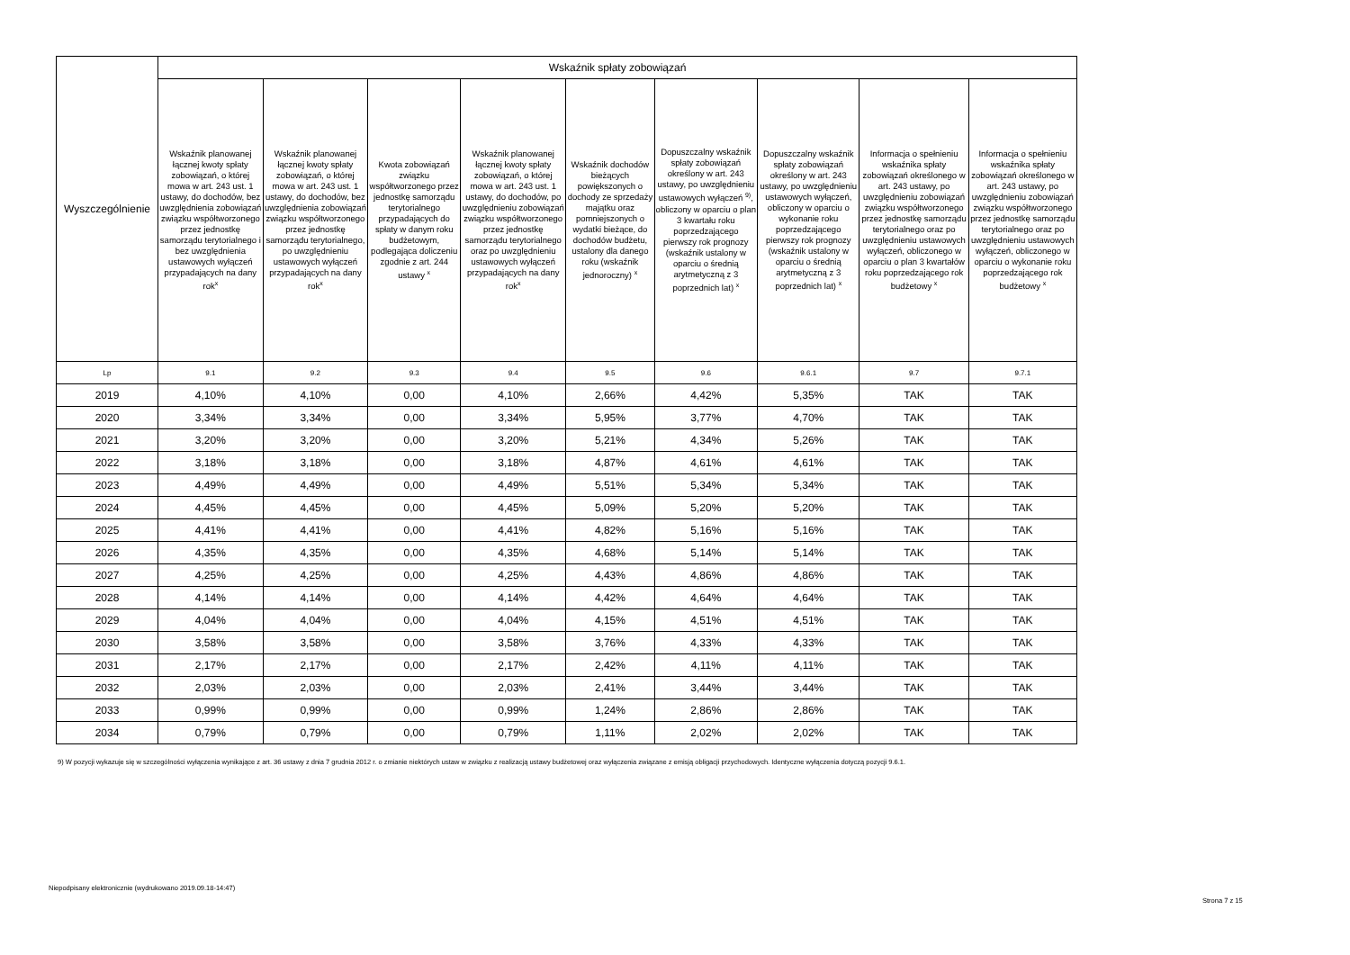| Wyszczególnienie | Wskaźnik spłaty zobowiązań | | | | | | | | |
| --- | --- | --- | --- | --- | --- | --- | --- | --- | --- |
| | Wskaźnik planowanej łącznej kwoty spłaty zobowiązań, o której mowa w art. 243 ust. 1 ustawy, do dochodów, bez uwzględnienia zobowiązań związku współtworzonego przez jednostkę samorządu terytorialnego i bez uwzględnienia ustawowych wyłączeń przypadających na dany rok<sup>x</sup> | Wskaźnik planowanej łącznej kwoty spłaty zobowiązań, o której mowa w art. 243 ust. 1 ustawy, do dochodów, bez uwzględnienia zobowiązań związku współtworzonego przez jednostkę samorządu terytorialnego, po uwzględnieniu ustawowych wyłączeń przypadających na dany rok<sup>x</sup> | Kwota zobowiązań związku współtworzonego przez jednostkę samorządu terytorialnego przypadających do spłaty w danym roku budżetowym, podlegająca doliczeniu zgodnie z art. 244 ustawy <sup>x</sup> | Wskaźnik planowanej łącznej kwoty spłaty zobowiązań, o której mowa w art. 243 ust. 1 ustawy, do dochodów, po uwzględnieniu zobowiązań związku współtworzonego przez jednostkę samorządu terytorialnego oraz po uwzględnieniu ustawowych wyłączeń przypadających na dany rok<sup>x</sup> | Wskaźnik dochodów bieżących powiększonych o dochody ze sprzedaży majątku oraz pomniejszonych o wydatki bieżące, do dochodów budżetu, ustalony dla danego roku (wskaźnik jednoroczny) <sup>x</sup> | Dopuszczalny wskaźnik spłaty zobowiązań określony w art. 243 ustawy, po uwzględnieniu ustawowych wyłączeń <sup>9)</sup>, obliczony w oparciu o plan 3 kwartału roku poprzedzającego pierwszy rok prognozy (wskaźnik ustalony w oparciu o średnią arytmetyczną z 3 poprzednich lat) <sup>x</sup> | Dopuszczalny wskaźnik spłaty zobowiązań określony w art. 243 ustawy, po uwzględnieniu ustawowych wyłączeń, obliczony w oparciu o wykonanie roku poprzedzającego pierwszy rok prognozy (wskaźnik ustalony w oparciu o średnią arytmetyczną z 3 poprzednich lat) <sup>x</sup> | Informacja o spełnieniu wskaźnika spłaty zobowiązań określonego w art. 243 ustawy, po uwzględnieniu zobowiązań związku współtworzonego przez jednostkę samorządu terytorialnego oraz po uwzględnieniu ustawowych wyłączeń, obliczonego w oparciu o plan 3 kwartałów roku poprzedzającego rok budżetowy <sup>x</sup> | Informacja o spełnieniu wskaźnika spłaty zobowiązań określonego w art. 243 ustawy, po uwzględnieniu zobowiązań związku współtworzonego przez jednostkę samorządu terytorialnego oraz po uwzględnieniu ustawowych wyłączeń, obliczonego w oparciu o wykonanie roku poprzedzającego rok budżetowy <sup>x</sup> |
| Lp | 9.1 | 9.2 | 9.3 | 9.4 | 9.5 | 9.6 | 9.6.1 | 9.7 | 9.7.1 |
| 2019 | 4,10% | 4,10% | 0,00 | 4,10% | 2,66% | 4,42% | 5,35% | TAK | TAK |
| 2020 | 3,34% | 3,34% | 0,00 | 3,34% | 5,95% | 3,77% | 4,70% | TAK | TAK |
| 2021 | 3,20% | 3,20% | 0,00 | 3,20% | 5,21% | 4,34% | 5,26% | TAK | TAK |
| 2022 | 3,18% | 3,18% | 0,00 | 3,18% | 4,87% | 4,61% | 4,61% | TAK | TAK |
| 2023 | 4,49% | 4,49% | 0,00 | 4,49% | 5,51% | 5,34% | 5,34% | TAK | TAK |
| 2024 | 4,45% | 4,45% | 0,00 | 4,45% | 5,09% | 5,20% | 5,20% | TAK | TAK |
| 2025 | 4,41% | 4,41% | 0,00 | 4,41% | 4,82% | 5,16% | 5,16% | TAK | TAK |
| 2026 | 4,35% | 4,35% | 0,00 | 4,35% | 4,68% | 5,14% | 5,14% | TAK | TAK |
| 2027 | 4,25% | 4,25% | 0,00 | 4,25% | 4,43% | 4,86% | 4,86% | TAK | TAK |
| 2028 | 4,14% | 4,14% | 0,00 | 4,14% | 4,42% | 4,64% | 4,64% | TAK | TAK |
| 2029 | 4,04% | 4,04% | 0,00 | 4,04% | 4,15% | 4,51% | 4,51% | TAK | TAK |
| 2030 | 3,58% | 3,58% | 0,00 | 3,58% | 3,76% | 4,33% | 4,33% | TAK | TAK |
| 2031 | 2,17% | 2,17% | 0,00 | 2,17% | 2,42% | 4,11% | 4,11% | TAK | TAK |
| 2032 | 2,03% | 2,03% | 0,00 | 2,03% | 2,41% | 3,44% | 3,44% | TAK | TAK |
| 2033 | 0,99% | 0,99% | 0,00 | 0,99% | 1,24% | 2,86% | 2,86% | TAK | TAK |
| 2034 | 0,79% | 0,79% | 0,00 | 0,79% | 1,11% | 2,02% | 2,02% | TAK | TAK |
9) W pozycji wykazuje się w szczególności wyłączenia wynikające z art. 36 ustawy z dnia 7 grudnia 2012 r. o zmianie niektórych ustaw w związku z realizacją ustawy budżetowej oraz wyłączenia związane z emisją obligacji przychodowych. Identyczne wyłączenia dotyczą pozycji 9.6.1.
Niepodpisany elektronicznie (wydrukowano 2019.09.18-14:47)
Strona 7 z 15